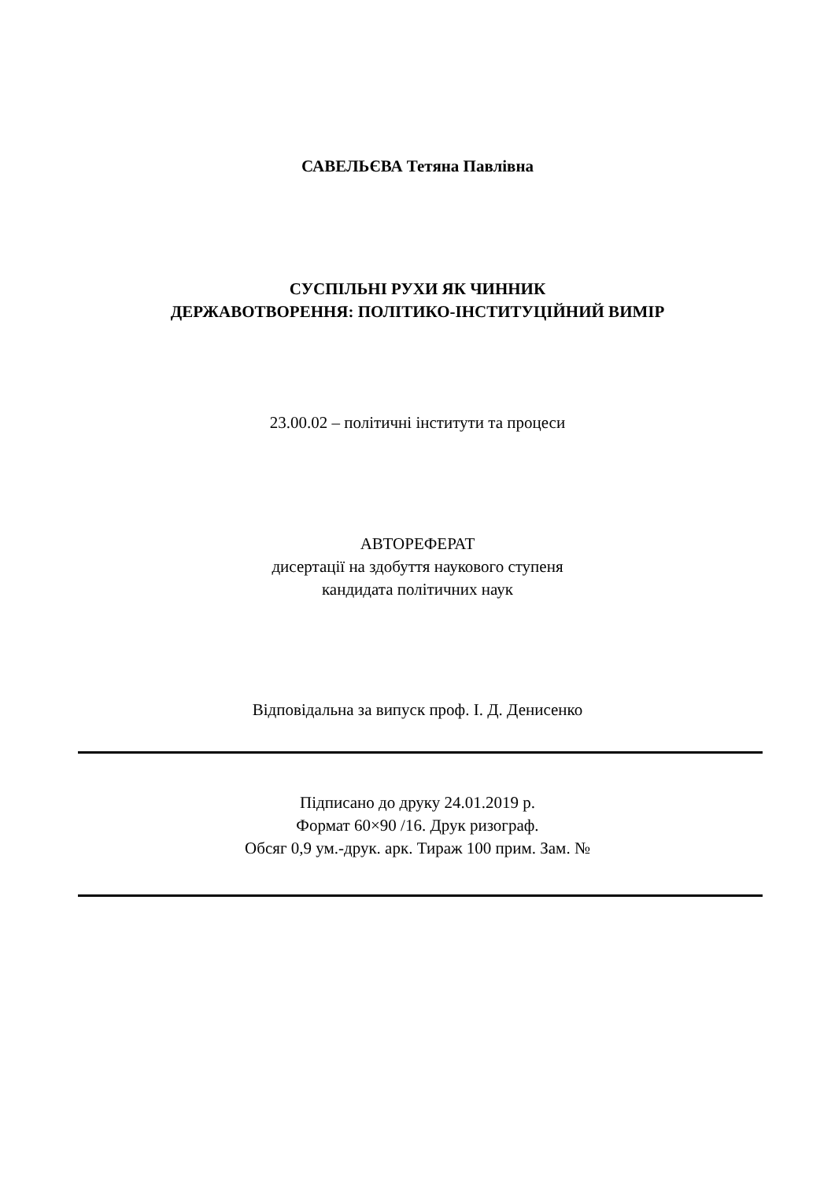САВЕЛЬЄВА Тетяна Павлівна
СУСПІЛЬНІ РУХИ ЯК ЧИННИК
ДЕРЖАВОТВОРЕННЯ: ПОЛІТИКО-ІНСТИТУЦІЙНИЙ ВИМІР
23.00.02 – політичні інститути та процеси
АВТОРЕФЕРАТ
дисертації на здобуття наукового ступеня
кандидата політичних наук
Відповідальна за випуск проф. І. Д. Денисенко
Підписано до друку 24.01.2019 р.
Формат 60×90 /16. Друк ризограф.
Обсяг 0,9 ум.-друк. арк. Тираж 100 прим. Зам. №